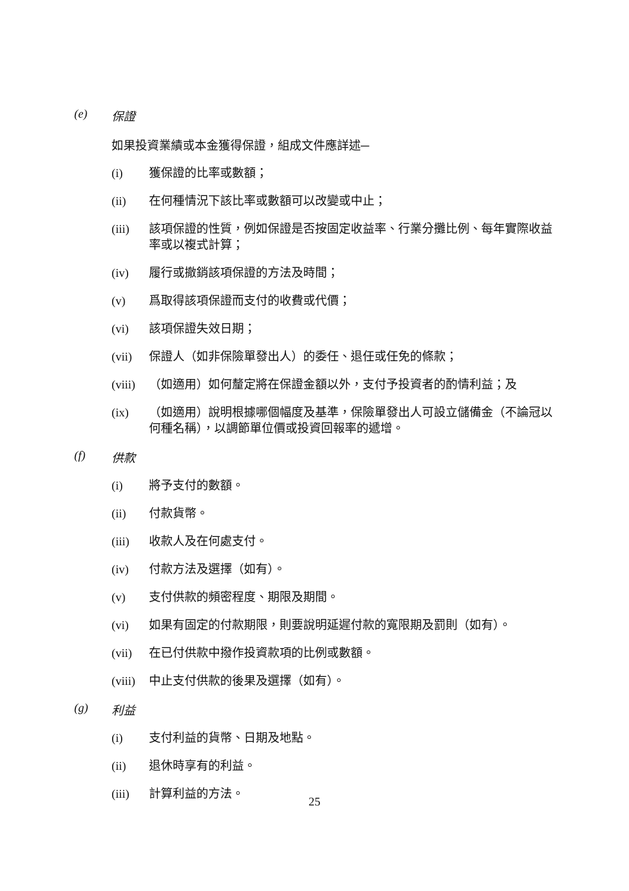(e) 保證
如果投資業績或本金獲得保證，組成文件應詳述─
(i) 獲保證的比率或數額；
(ii) 在何種情況下該比率或數額可以改變或中止；
(iii) 該項保證的性質，例如保證是否按固定收益率、行業分攤比例、每年實際收益率或以複式計算；
(iv) 履行或撤銷該項保證的方法及時間；
(v) 爲取得該項保證而支付的收費或代價；
(vi) 該項保證失效日期；
(vii) 保證人（如非保險單發出人）的委任、退任或任免的條款；
(viii) （如適用）如何釐定將在保證金額以外，支付予投資者的酌情利益；及
(ix) （如適用）說明根據哪個幅度及基準，保險單發出人可設立儲備金（不論冠以何種名稱），以調節單位價或投資回報率的遞增。
(f) 供款
(i) 將予支付的數額。
(ii) 付款貨幣。
(iii) 收款人及在何處支付。
(iv) 付款方法及選擇（如有）。
(v) 支付供款的頻密程度、期限及期間。
(vi) 如果有固定的付款期限，則要說明延遲付款的寬限期及罰則（如有）。
(vii) 在已付供款中撥作投資款項的比例或數額。
(viii) 中止支付供款的後果及選擇（如有）。
(g) 利益
(i) 支付利益的貨幣、日期及地點。
(ii) 退休時享有的利益。
(iii) 計算利益的方法。
25